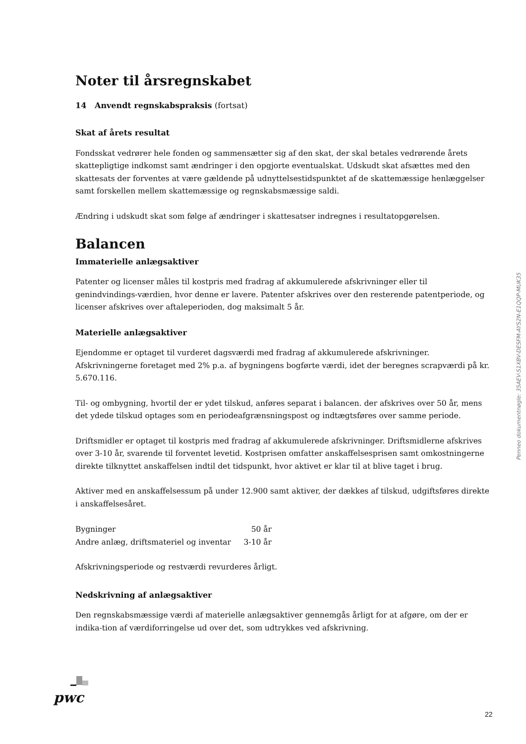Noter til årsregnskabet
14 Anvendt regnskabspraksis (fortsat)
Skat af årets resultat
Fondsskat vedrører hele fonden og sammensætter sig af den skat, der skal betales vedrørende årets skattepligtige indkomst samt ændringer i den opgjorte eventualskat. Udskudt skat afsættes med den skattesats der forventes at være gældende på udnyttelsestidspunktet af de skattemæssige henlæggelser samt forskellen mellem skattemæssige og regnskabsmæssige saldi.
Ændring i udskudt skat som følge af ændringer i skattesatser indregnes i resultatopgørelsen.
Balancen
Immaterielle anlægsaktiver
Patenter og licenser måles til kostpris med fradrag af akkumulerede afskrivninger eller til genindvindings-værdien, hvor denne er lavere. Patenter afskrives over den resterende patentperiode, og licenser afskrives over aftaleperioden, dog maksimalt 5 år.
Materielle anlægsaktiver
Ejendomme er optaget til vurderet dagsværdi med fradrag af akkumulerede afskrivninger. Afskrivningerne foretaget med 2% p.a. af bygningens bogførte værdi, idet der beregnes scrapværdi på kr. 5.670.116.
Til- og ombygning, hvortil der er ydet tilskud, anføres separat i balancen. der afskrives over 50 år, mens det ydede tilskud optages som en periodeafgrænsningspost og indtægtsføres over samme periode.
Driftsmidler er optaget til kostpris med fradrag af akkumulerede afskrivninger. Driftsmidlerne afskrives over 3-10 år, svarende til forventet levetid. Kostprisen omfatter anskaffelsesprisen samt omkostningerne direkte tilknyttet anskaffelsen indtil det tidspunkt, hvor aktivet er klar til at blive taget i brug.
Aktiver med en anskaffelsessum på under 12.900 samt aktiver, der dækkes af tilskud, udgiftsføres direkte i anskaffelsesåret.
| Bygninger | 50 år |
| Andre anlæg, driftsmateriel og inventar | 3-10 år |
Afskrivningsperiode og restværdi revurderes årligt.
Nedskrivning af anlægsaktiver
Den regnskabsmæssige værdi af materielle anlægsaktiver gennemgås årligt for at afgøre, om der er indika-tion af værdiforringelse ud over det, som udtrykkes ved afskrivning.
Penneo dokumentnøgle: 35AEV-S1XBV-DESFM-AYS2N-E1QQP-MUK35
pwc
22